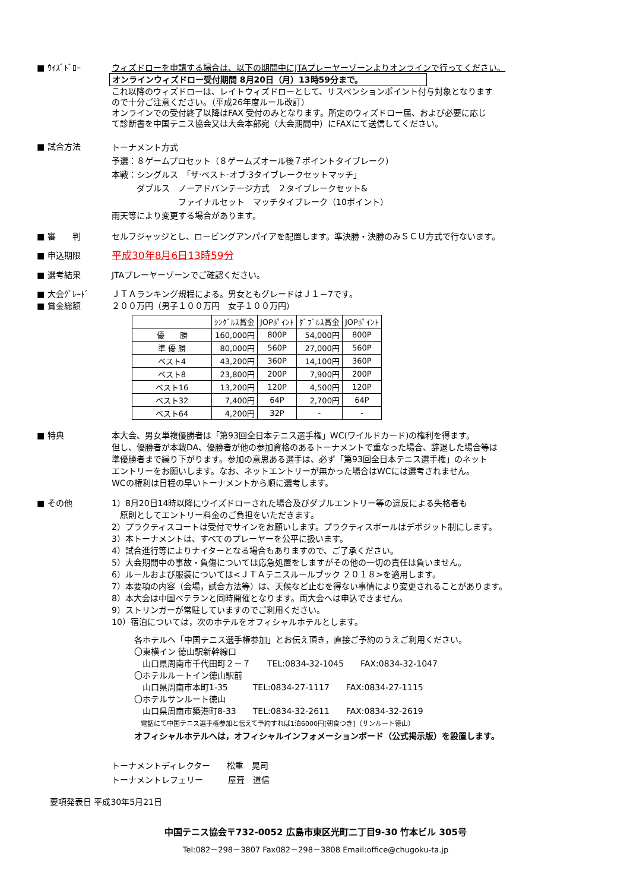■ ｳｲｽﾞﾄﾞﾛｰ ウィズドローを申請する場合は、以下の期間中にJTAプレーヤーゾーンよりオンラインで行ってください。
オンラインウィズドロー受付期間 8月20日（月）13時59分まで。
これ以降のウィズドローは、レイトウィズドローとして、サスペンションポイント付与対象となります
ので十分ご注意ください。（平成26年度ルール改訂）
オンラインでの受付終了以降はFAX 受付のみとなります。所定のウィズドロー届、および必要に応じ
て診断書を中国テニス協会又は大会本部宛（大会期間中）にFAXにて送信してください。
■ 試合方法
トーナメント方式
予選：８ゲームプロセット（８ゲームズオール後７ポイントタイブレーク）
本戦：シングルス　「ザ·ベスト·オブ·3タイブレークセットマッチ」
　　　ダブルス　ノーアドバンテージ方式　２タイブレークセット&
　　　　　　　　ファイナルセット　マッチタイブレーク（10ポイント）
雨天等により変更する場合があります。
■ 審　　判 セルフジャッジとし、ロービングアンパイアを配置します。準決勝・決勝のみＳＣＵ方式で行ないます。
■ 申込期限
平成30年8月6日13時59分
■ 選考結果 JTAプレーヤーゾーンでご確認ください。
■ 大会ｸﾞﾚｰﾄﾞ ＪＴＡランキング規程による。男女ともグレードはＪ１－7です。
■ 賞金総額 ２００万円（男子１００万円　女子１００万円）
| | ｼﾝｸﾞﾙｽ賞金 | JOPﾎﾟｲﾝﾄ | ﾀﾞﾌﾞﾙｽ賞金 | JOPﾎﾟｲﾝﾄ |
| --- | --- | --- | --- | --- |
| 優 勝 | 160,000円 | 800P | 54,000円 | 800P |
| 準 優 勝 | 80,000円 | 560P | 27,000円 | 560P |
| ベスト4 | 43,200円 | 360P | 14,100円 | 360P |
| ベスト8 | 23,800円 | 200P | 7,900円 | 200P |
| ベスト16 | 13,200円 | 120P | 4,500円 | 120P |
| ベスト32 | 7,400円 | 64P | 2,700円 | 64P |
| ベスト64 | 4,200円 | 32P | - | - |
■ 特典
本大会、男女単複優勝者は「第93回全日本テニス選手権」WC(ワイルドカード)の権利を得ます。
但し、優勝者が本戦DA、優勝者が他の参加資格のあるトーナメントで重なった場合、辞退した場合等は
準優勝者まで繰り下がります。参加の意思ある選手は、必ず「第93回全日本テニス選手権」のネット
エントリーをお願いします。なお、ネットエントリーが無かった場合はWCには選考されません。
WCの権利は日程の早いトーナメントから順に選考します。
■ その他
1）8月20日14時以降にウイズドローされた場合及びダブルエントリー等の違反による失格者も
　原則としてエントリー料金のご負担をいただきます。
2）プラクティスコートは受付でサインをお願いします。プラクティスボールはデポジット制にします。
3）本トーナメントは、すべてのプレーヤーを公平に扱います。
4）試合進行等によりナイターとなる場合もありますので、ご了承ください。
5）大会期間中の事故・負傷については応急処置をしますがその他の一切の責任は負いません。
6）ルールおよび服装については<ＪＴＡテニスルールブック ２０１８>を適用します。
7）本要項の内容（会場，試合方法等）は、天候など止むを得ない事情により変更されることがあります。
8）本大会は中国ベテランと同時開催となります。両大会へは申込できません。
9）ストリンガーが常駐していますのでご利用ください。
10）宿泊については，次のホテルをオフィシャルホテルとします。
各ホテルへ「中国テニス選手権参加」とお伝え頂き，直接ご予約のうえご利用ください。
〇東横イン 徳山駅新幹線口
　山口県周南市千代田町２－７　　TEL:0834-32-1045　　FAX:0834-32-1047
〇ホテルルートイン徳山駅前
　山口県周南市本町1-35　　　TEL:0834-27-1117　　FAX:0834-27-1115
〇ホテルサンルート徳山
　山口県周南市築港町8-33　　TEL:0834-32-2611　　FAX:0834-32-2619
　電話にて中国テニス選手権参加と伝えて予約すれば1泊6000円[朝食つき]（サンルート徳山）
オフィシャルホテルへは，オフィシャルインフォメーションボード（公式掲示版）を設置します。
トーナメントディレクター　　松重　晃司
トーナメントレフェリー　　　屋葺　道信
要項発表日 平成30年5月21日
中国テニス協会〒732-0052 広島市東区光町二丁目9-30 竹本ビル 305号
Tel:082－298－3807 Fax082－298－3808 Email:office@chugoku-ta.jp